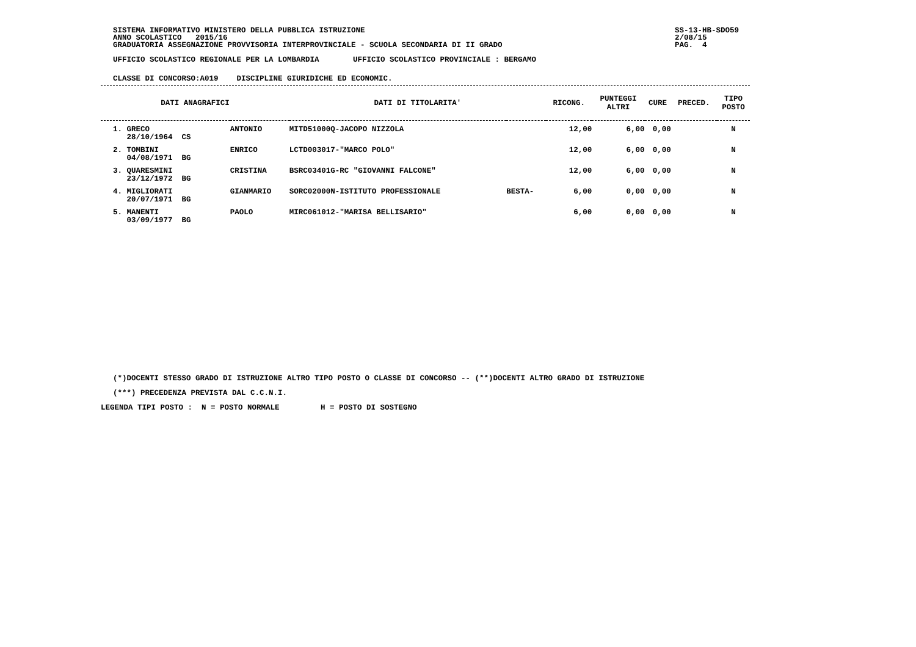SISTEMA INFORMATIVO MINISTERO DELLA PUBBLICA ISTRUZIONE
ANNO SCOLASTICO 2015/16
GRADUATORIA ASSEGNAZIONE PROVVISORIA INTERPROVINCIALE - SCUOLA SECONDARIA DI II GRADO
UFFICIO SCOLASTICO REGIONALE PER LA LOMBARDIA UFFICIO SCOLASTICO PROVINCIALE : BERGAMO
SS-13-HB-SDO59
2/08/15
PAG. 4
CLASSE DI CONCORSO:A019 DISCIPLINE GIURIDICHE ED ECONOMIC.
| DATI ANAGRAFICI | | | DATI DI TITOLARITA' | | RICONG. | PUNTEGGI ALTRI | CURE | PRECED. | TIPO POSTO |
| --- | --- | --- | --- | --- | --- | --- | --- | --- | --- |
| 1. GRECO 28/10/1964 CS | ANTONIO | | MITD51000Q-JACOPO NIZZOLA | | 12,00 | 6,00 | 0,00 | | N |
| 2. TOMBINI 04/08/1971 BG | ENRICO | | LCTD003017-"MARCO POLO" | | 12,00 | 6,00 | 0,00 | | N |
| 3. QUARESMINI 23/12/1972 BG | CRISTINA | | BSRC03401G-RC "GIOVANNI FALCONE" | | 12,00 | 6,00 | 0,00 | | N |
| 4. MIGLIORATI 20/07/1971 BG | GIANMARIO | | SORC02000N-ISTITUTO PROFESSIONALE | BESTA- | 6,00 | 0,00 | 0,00 | | N |
| 5. MANENTI 03/09/1977 BG | PAOLO | | MIRC061012-"MARISA BELLISARIO" | | 6,00 | 0,00 | 0,00 | | N |
(*)DOCENTI STESSO GRADO DI ISTRUZIONE ALTRO TIPO POSTO O CLASSE DI CONCORSO -- (**)DOCENTI ALTRO GRADO DI ISTRUZIONE
(***) PRECEDENZA PREVISTA DAL C.C.N.I.
LEGENDA TIPI POSTO : N = POSTO NORMALE H = POSTO DI SOSTEGNO